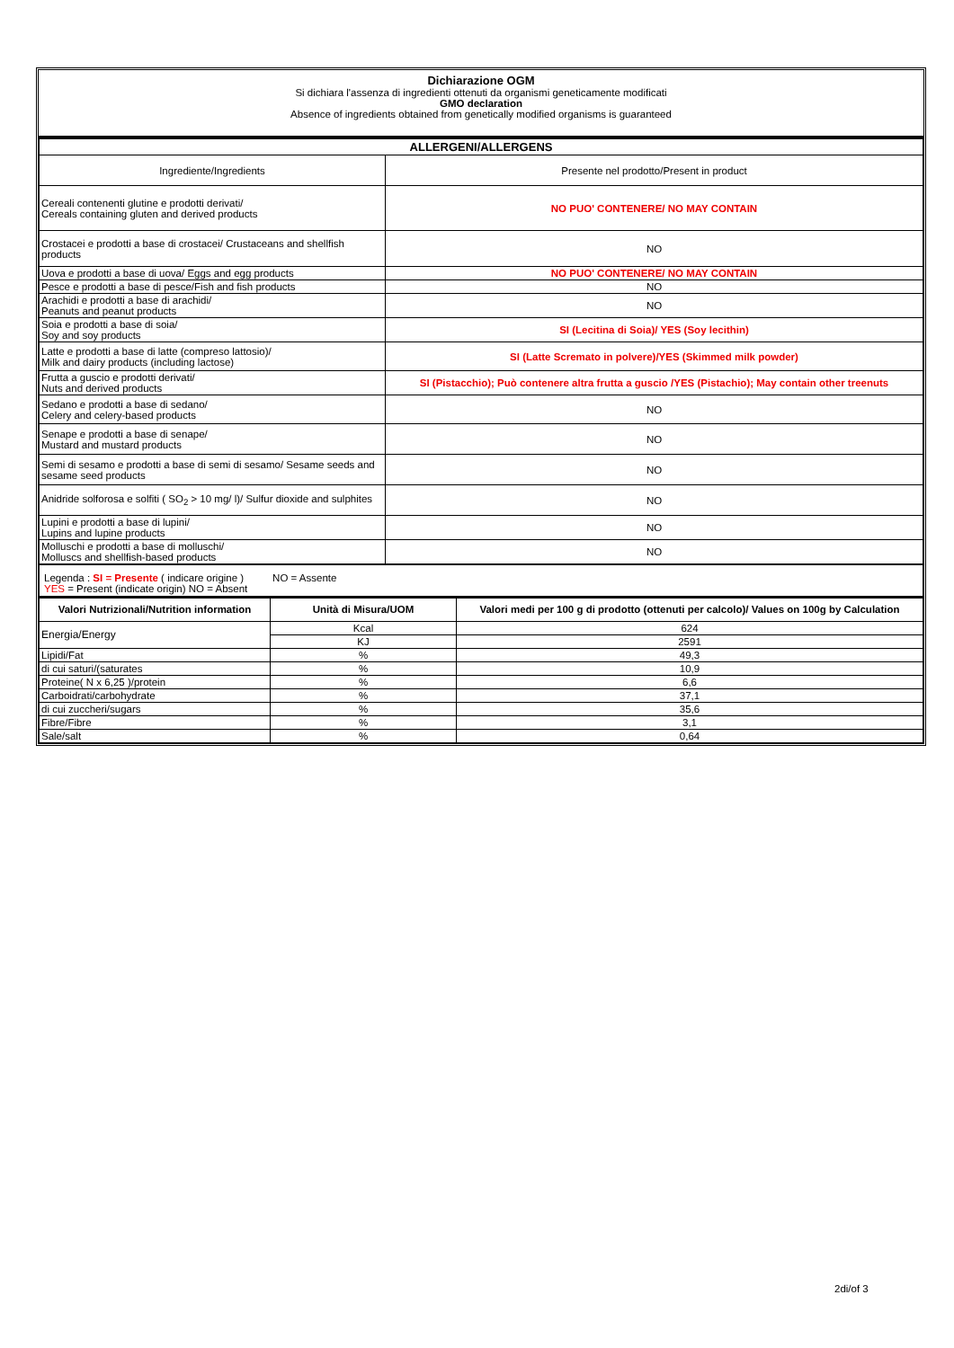Dichiarazione OGM
Si dichiara l'assenza di ingredienti ottenuti da organismi geneticamente modificati
GMO declaration
Absence of ingredients obtained from genetically modified organisms is guaranteed
| ALLERGENI/ALLERGENS | |
| --- | --- |
| Ingrediente/Ingredients | Presente nel prodotto/Present in product |
| Cereali contenenti glutine e prodotti derivati/ Cereals containing gluten and derived products | NO PUO' CONTENERE/ NO MAY CONTAIN |
| Crostacei e prodotti a base di crostacei/ Crustaceans and shellfish products | NO |
| Uova e prodotti a base di uova/ Eggs and egg products | NO PUO' CONTENERE/ NO MAY CONTAIN |
| Pesce e prodotti a base di pesce/Fish and fish products | NO |
| Arachidi e prodotti a base di arachidi/ Peanuts and peanut products | NO |
| Soia e prodotti a base di soia/ Soy and soy products | SI (Lecitina di Soia)/ YES (Soy lecithin) |
| Latte e prodotti a base di latte (compreso lattosio)/ Milk and dairy products (including lactose) | SI (Latte Scremato in polvere)/YES (Skimmed milk powder) |
| Frutta a guscio e prodotti derivati/ Nuts and derived products | SI (Pistacchio); Può contenere altra frutta a guscio /YES (Pistachio); May contain other treenuts |
| Sedano e prodotti a base di sedano/ Celery and celery-based products | NO |
| Senape e prodotti a base di senape/ Mustard and mustard products | NO |
| Semi di sesamo e prodotti a base di semi di sesamo/ Sesame seeds and sesame seed products | NO |
| Anidride solforosa e solfiti ( SO<sub>2</sub> > 10 mg/ l)/ Sulfur dioxide and sulphites | NO |
| Lupini e prodotti a base di lupini/ Lupins and lupine products | NO |
| Molluschi e prodotti a base di molluschi/ Molluscs and shellfish-based products | NO |
| Legenda : SI = Presente ( indicare origine ) NO = Assente YES = Present (indicate origin) NO = Absent | |
| Valori Nutrizionali/Nutrition information | Unità di Misura/UOM | Valori medi per 100 g di prodotto (ottenuti per calcolo)/ Values on 100g by Calculation |
| --- | --- | --- |
| Energia/Energy | Kcal | 624 |
| | KJ | 2591 |
| Lipidi/Fat | % | 49,3 |
| di cui saturi/(saturates | % | 10,9 |
| Proteine( N x 6,25 )/protein | % | 6,6 |
| Carboidrati/carbohydrate | % | 37,1 |
| di cui zuccheri/sugars | % | 35,6 |
| Fibre/Fibre | % | 3,1 |
| Sale/salt | % | 0,64 |
2di/of 3